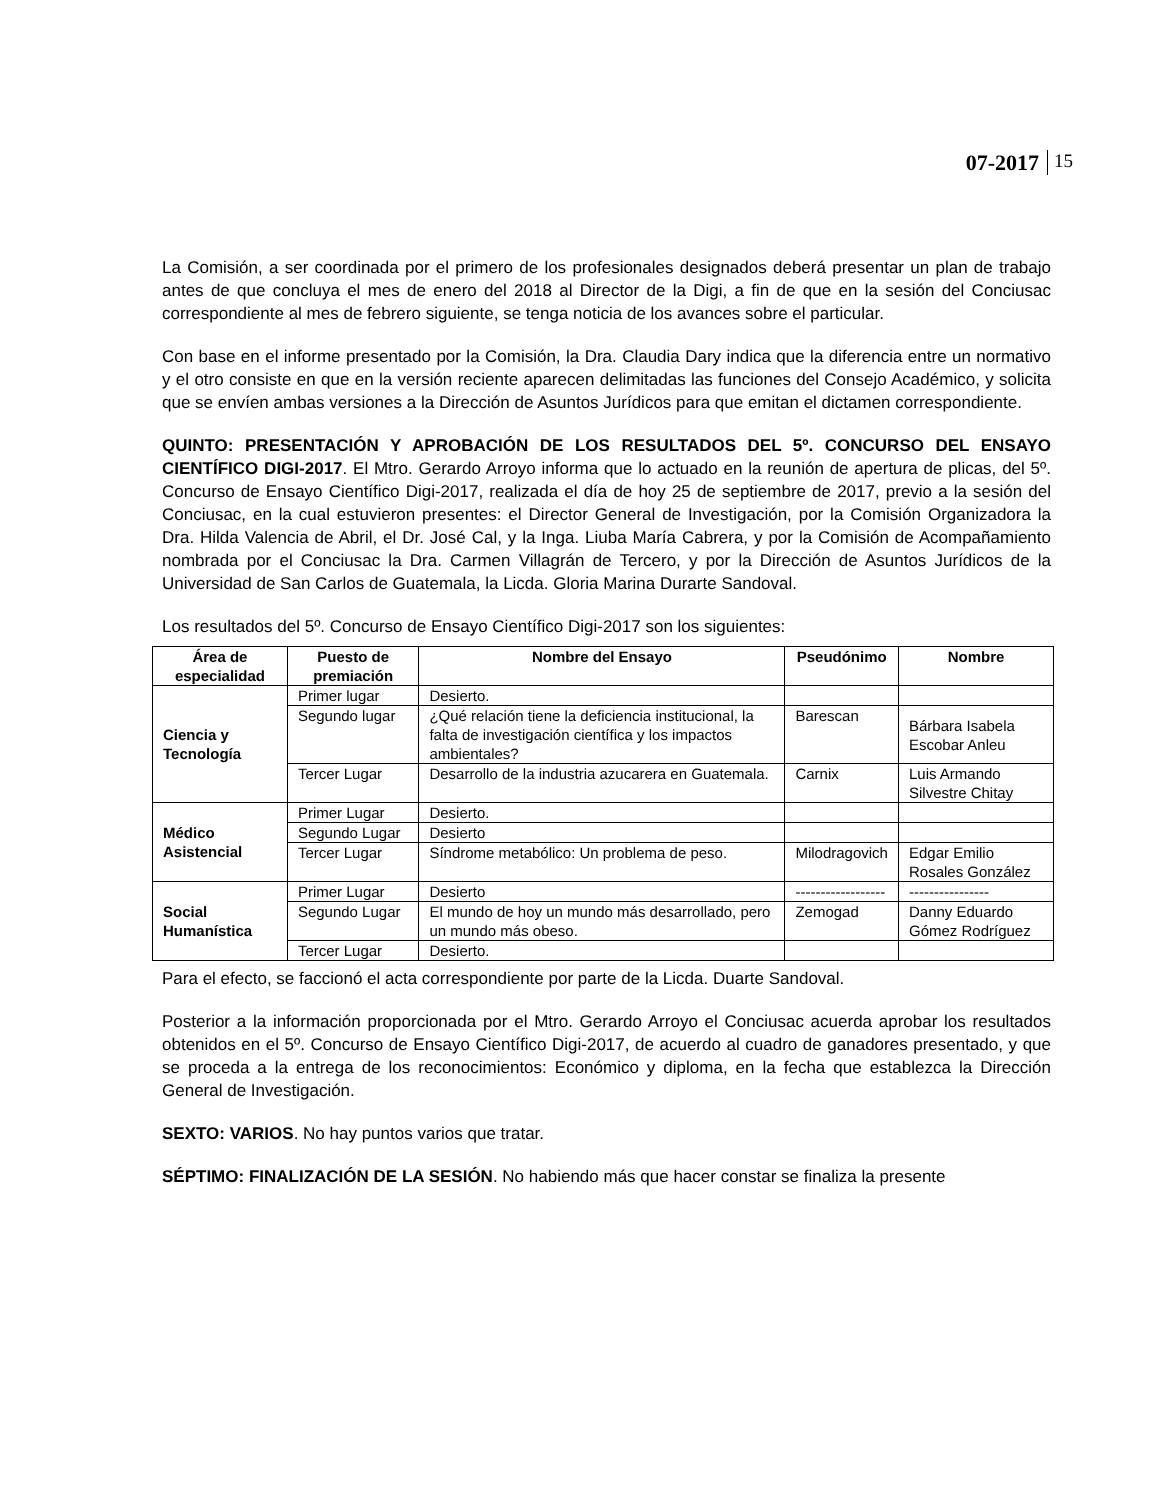07-2017 15
La Comisión, a ser coordinada por el primero de los profesionales designados deberá presentar un plan de trabajo antes de que concluya el mes de enero del 2018 al Director de la Digi, a fin de que en la sesión del Conciusac correspondiente al mes de febrero siguiente, se tenga noticia de los avances sobre el particular.
Con base en el informe presentado por la Comisión, la Dra. Claudia Dary indica que la diferencia entre un normativo y el otro consiste en que en la versión reciente aparecen delimitadas las funciones del Consejo Académico, y solicita que se envíen ambas versiones a la Dirección de Asuntos Jurídicos para que emitan el dictamen correspondiente.
QUINTO: PRESENTACIÓN Y APROBACIÓN DE LOS RESULTADOS DEL 5º. CONCURSO DEL ENSAYO CIENTÍFICO DIGI-2017. El Mtro. Gerardo Arroyo informa que lo actuado en la reunión de apertura de plicas, del 5º. Concurso de Ensayo Científico Digi-2017, realizada el día de hoy 25 de septiembre de 2017, previo a la sesión del Conciusac, en la cual estuvieron presentes: el Director General de Investigación, por la Comisión Organizadora la Dra. Hilda Valencia de Abril, el Dr. José Cal, y la Inga. Liuba María Cabrera, y por la Comisión de Acompañamiento nombrada por el Conciusac la Dra. Carmen Villagrán de Tercero, y por la Dirección de Asuntos Jurídicos de la Universidad de San Carlos de Guatemala, la Licda. Gloria Marina Durarte Sandoval.
Los resultados del 5º. Concurso de Ensayo Científico Digi-2017 son los siguientes:
| Área de especialidad | Puesto de premiación | Nombre del Ensayo | Pseudónimo | Nombre |
| --- | --- | --- | --- | --- |
| Ciencia y Tecnología | Primer lugar | Desierto. | | |
| | Segundo lugar | ¿Qué relación tiene la deficiencia institucional, la falta de investigación científica y los impactos ambientales? | Barescan | Bárbara Isabela Escobar Anleu |
| | Tercer Lugar | Desarrollo de la industria azucarera en Guatemala. | Carnix | Luis Armando Silvestre Chitay |
| Médico Asistencial | Primer Lugar | Desierto. | | |
| | Segundo Lugar | Desierto | | |
| | Tercer Lugar | Síndrome metabólico: Un problema de peso. | Milodragovich | Edgar Emilio Rosales González |
| Social Humanística | Primer Lugar | Desierto | ------------------ | ---------------- |
| | Segundo Lugar | El mundo de hoy un mundo más desarrollado, pero un mundo más obeso. | Zemogad | Danny Eduardo Gómez Rodríguez |
| | Tercer Lugar | Desierto. | | |
Para el efecto, se faccionó el acta correspondiente por parte de la Licda. Duarte Sandoval.
Posterior a la información proporcionada por el Mtro. Gerardo Arroyo el Conciusac acuerda aprobar los resultados obtenidos en el 5º. Concurso de Ensayo Científico Digi-2017, de acuerdo al cuadro de ganadores presentado, y que se proceda a la entrega de los reconocimientos: Económico y diploma, en la fecha que establezca la Dirección General de Investigación.
SEXTO: VARIOS. No hay puntos varios que tratar.
SÉPTIMO: FINALIZACIÓN DE LA SESIÓN. No habiendo más que hacer constar se finaliza la presente